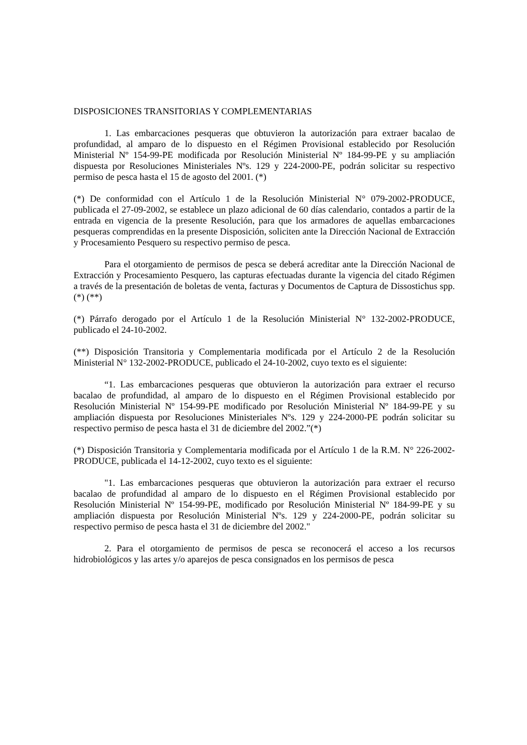DISPOSICIONES TRANSITORIAS Y COMPLEMENTARIAS
1. Las embarcaciones pesqueras que obtuvieron la autorización para extraer bacalao de profundidad, al amparo de lo dispuesto en el Régimen Provisional establecido por Resolución Ministerial Nº 154-99-PE modificada por Resolución Ministerial Nº 184-99-PE y su ampliación dispuesta por Resoluciones Ministeriales Nºs. 129 y 224-2000-PE, podrán solicitar su respectivo permiso de pesca hasta el 15 de agosto del 2001. (*)
(*) De conformidad con el Artículo 1 de la Resolución Ministerial N° 079-2002-PRODUCE, publicada el 27-09-2002, se establece un plazo adicional de 60 días calendario, contados a partir de la entrada en vigencia de la presente Resolución, para que los armadores de aquellas embarcaciones pesqueras comprendidas en la presente Disposición, soliciten ante la Dirección Nacional de Extracción y Procesamiento Pesquero su respectivo permiso de pesca.
Para el otorgamiento de permisos de pesca se deberá acreditar ante la Dirección Nacional de Extracción y Procesamiento Pesquero, las capturas efectuadas durante la vigencia del citado Régimen a través de la presentación de boletas de venta, facturas y Documentos de Captura de Dissostichus spp. (*) (**)
(*) Párrafo derogado por el Artículo 1 de la Resolución Ministerial N° 132-2002-PRODUCE, publicado el 24-10-2002.
(**) Disposición Transitoria y Complementaria modificada por el Artículo 2 de la Resolución Ministerial N° 132-2002-PRODUCE, publicado el 24-10-2002, cuyo texto es el siguiente:
“1. Las embarcaciones pesqueras que obtuvieron la autorización para extraer el recurso bacalao de profundidad, al amparo de lo dispuesto en el Régimen Provisional establecido por Resolución Ministerial Nº 154-99-PE modificado por Resolución Ministerial Nº 184-99-PE y su ampliación dispuesta por Resoluciones Ministeriales Nºs. 129 y 224-2000-PE podrán solicitar su respectivo permiso de pesca hasta el 31 de diciembre del 2002.”(*)
(*) Disposición Transitoria y Complementaria modificada por el Artículo 1 de la R.M. N° 226-2002-PRODUCE, publicada el 14-12-2002, cuyo texto es el siguiente:
"1. Las embarcaciones pesqueras que obtuvieron la autorización para extraer el recurso bacalao de profundidad al amparo de lo dispuesto en el Régimen Provisional establecido por Resolución Ministerial Nº 154-99-PE, modificado por Resolución Ministerial Nº 184-99-PE y su ampliación dispuesta por Resolución Ministerial Nºs. 129 y 224-2000-PE, podrán solicitar su respectivo permiso de pesca hasta el 31 de diciembre del 2002."
2. Para el otorgamiento de permisos de pesca se reconocerá el acceso a los recursos hidrobiológicos y las artes y/o aparejos de pesca consignados en los permisos de pesca